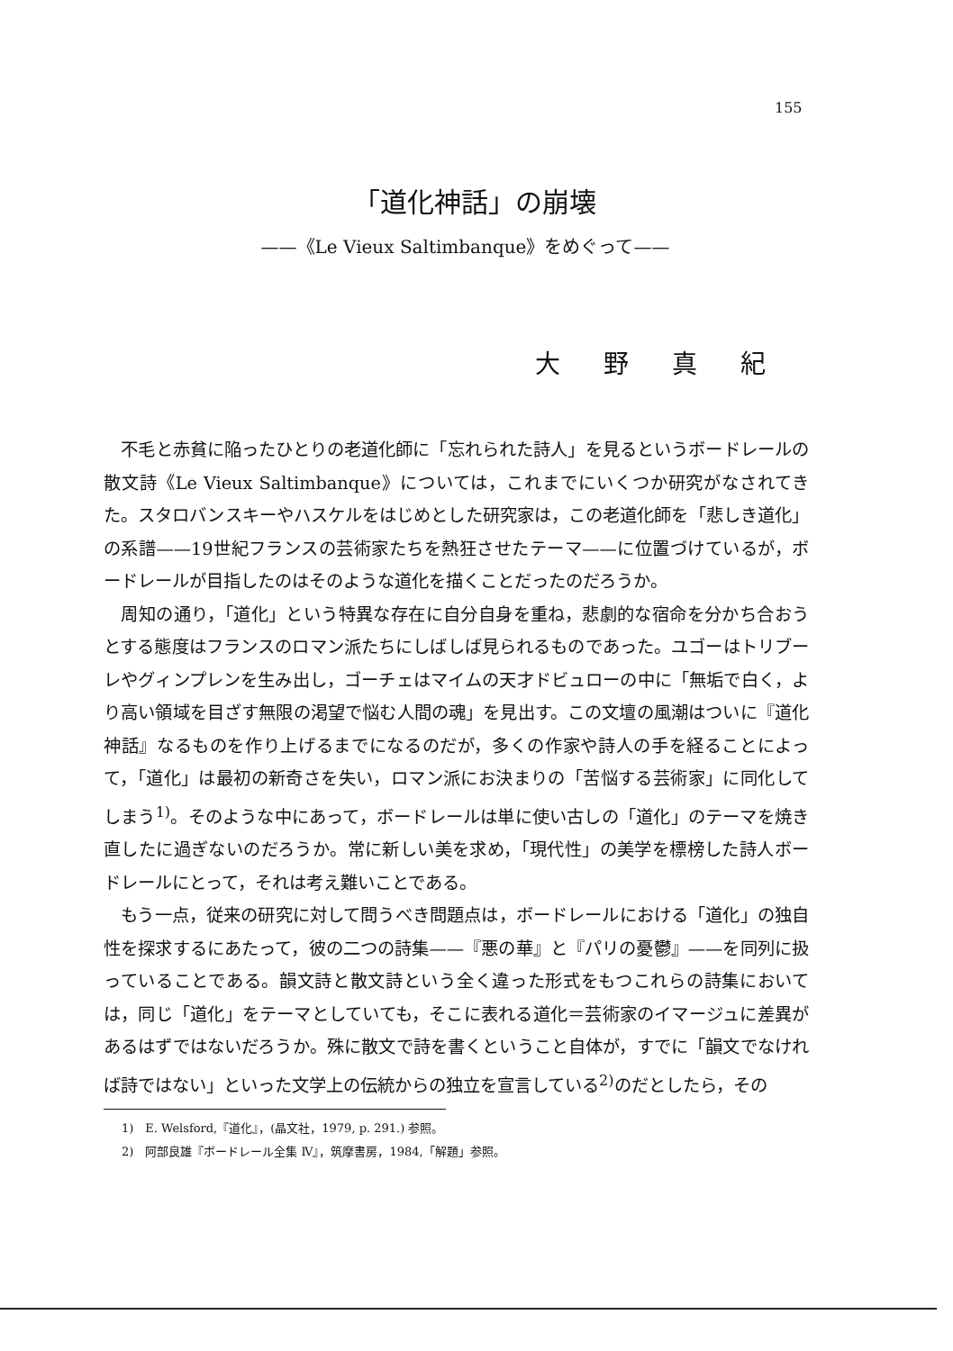155
「道化神話」の崩壊
——《Le Vieux Saltimbanque》をめぐって——
大野真紀
不毛と赤貧に陥ったひとりの老道化師に「忘れられた詩人」を見るというボードレールの散文詩《Le Vieux Saltimbanque》については，これまでにいくつか研究がなされてきた。スタロバンスキーやハスケルをはじめとした研究家は，この老道化師を「悲しき道化」の系譜——19世紀フランスの芸術家たちを熱狂させたテーマ——に位置づけているが，ボードレールが目指したのはそのような道化を描くことだったのだろうか。
周知の通り，「道化」という特異な存在に自分自身を重ね，悲劇的な宿命を分かち合おうとする態度はフランスのロマン派たちにしばしば見られるものであった。ユゴーはトリブーレやグィンプレンを生み出し，ゴーチェはマイムの天才ドビュローの中に「無垢で白く，より高い領域を目ざす無限の渇望で悩む人間の魂」を見出す。この文壇の風潮はついに『道化神話』なるものを作り上げるまでになるのだが，多くの作家や詩人の手を経ることによって，「道化」は最初の新奇さを失い，ロマン派にお決まりの「苦悩する芸術家」に同化してしまう<sup>1)</sup>。そのような中にあって，ボードレールは単に使い古しの「道化」のテーマを焼き直したに過ぎないのだろうか。常に新しい美を求め，「現代性」の美学を標榜した詩人ボードレールにとって，それは考え難いことである。
もう一点，従来の研究に対して問うべき問題点は，ボードレールにおける「道化」の独自性を探求するにあたって，彼の二つの詩集——『悪の華』と『パリの憂鬱』——を同列に扱っていることである。韻文詩と散文詩という全く違った形式をもつこれらの詩集においては，同じ「道化」をテーマとしていても，そこに表れる道化＝芸術家のイマージュに差異があるはずではないだろうか。殊に散文で詩を書くということ自体が，すでに「韻文でなければ詩ではない」といった文学上の伝統からの独立を宣言している<sup>2)</sup>のだとしたら，その
1)　E. Welsford,『道化』，(晶文社，1979, p. 291.) 参照。
2)　阿部良雄『ボードレール全集 Ⅳ』，筑摩書房，1984,「解題」参照。